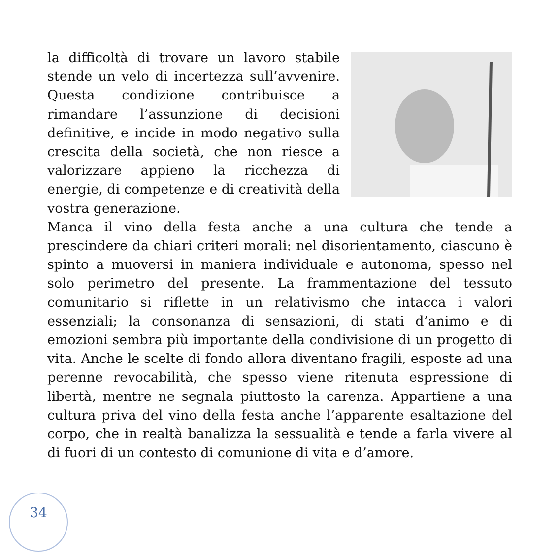la difficoltà di trovare un lavoro stabile stende un velo di incertezza sull’avvenire. Questa condizione contribuisce a rimandare l’assunzione di decisioni definitive, e incide in modo negativo sulla crescita della società, che non riesce a valorizzare appieno la ricchezza di energie, di competenze e di creatività della vostra generazione.
Manca il vino della festa anche a una cultura che tende a prescindere da chiari criteri morali: nel disorientamento, ciascuno è spinto a muoversi in maniera individuale e autonoma, spesso nel solo perimetro del presente. La frammentazione del tessuto comunitario si riflette in un relativismo che intacca i valori essenziali; la consonanza di sensazioni, di stati d’animo e di emozioni sembra più importante della condivisione di un progetto di vita. Anche le scelte di fondo allora diventano fragili, esposte ad una perenne revocabilità, che spesso viene ritenuta espressione di libertà, mentre ne segnala piuttosto la carenza. Appartiene a una cultura priva del vino della festa anche l’apparente esaltazione del corpo, che in realtà banalizza la sessualità e tende a farla vivere al di fuori di un contesto di comunione di vita e d’amore.
34